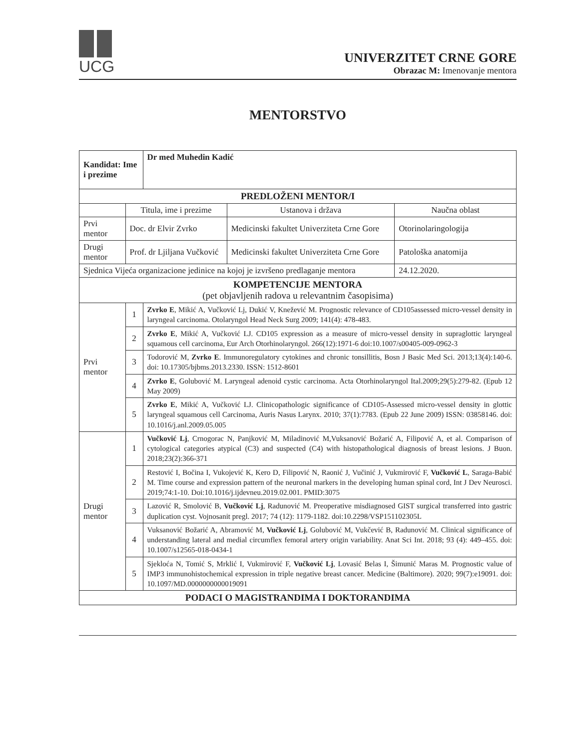UCG
UNIVERZITET CRNE GORE
Obrazac M: Imenovanje mentora
MENTORSTVO
| Kandidat: Ime i prezime | | Dr med Muhedin Kadić | | |
| PREDLOŽENI MENTOR/I | | | | |
| | Titula, ime i prezime | | Ustanova i država | Naučna oblast |
| Prvi mentor | Doc. dr Elvir Zvrko | | Medicinski fakultet Univerziteta Crne Gore | Otorinolaringologija |
| Drugi mentor | Prof. dr Ljiljana Vučković | | Medicinski fakultet Univerziteta Crne Gore | Patološka anatomija |
| Sjednica Vijeća organizacione jedinice na kojoj je izvršeno predlaganje mentora | | | | 24.12.2020. |
| KOMPETENCIJE MENTORA (pet objavljenih radova u relevantnim časopisima) | | | | |
| Prvi mentor | 1 | Zvrko E , Mikić A, Vučković Lj, Dukić V, Knežević M. Prognostic relevance of CD105assessed micro-vessel density in laryngeal carcinoma. Otolaryngol Head Neck Surg 2009; 141(4): 478-483. | | |
| | 2 | Zvrko E , Mikić A, Vučković LJ. CD105 expression as a measure of micro-vessel density in supraglottic laryngeal squamous cell carcinoma, Eur Arch Otorhinolaryngol. 266(12):1971-6 doi:10.1007/s00405-009-0962-3 | | |
| | 3 | Todorović M, Zvrko E . Immunoregulatory cytokines and chronic tonsillitis, Bosn J Basic Med Sci. 2013;13(4):140-6. doi: 10.17305/bjbms.2013.2330. ISSN: 1512-8601 | | |
| | 4 | Zvrko E , Golubović M. Laryngeal adenoid cystic carcinoma. Acta Otorhinolaryngol Ital.2009;29(5):279-82. (Epub 12 May 2009) | | |
| | 5 | Zvrko E , Mikić A, Vučković LJ. Clinicopathologic significance of CD105-Assessed micro-vessel density in glottic laryngeal squamous cell Carcinoma, Auris Nasus Larynx. 2010; 37(1):7783. (Epub 22 June 2009) ISSN: 03858146. doi: 10.1016/j.anl.2009.05.005 | | |
| Drugi mentor | 1 | Vučković Lj , Crnogorac N, Panjković M, Miladinović M,Vuksanović Božarić A, Filipović A, et al. Comparison of cytological categories atypical (C3) and suspected (C4) with histopathological diagnosis of breast lesions. J Buon. 2018;23(2):366-371 | | |
| | 2 | Restović I, Bočina I, Vukojević K, Kero D, Filipović N, Raonić J, Vučinić J, Vukmirović F, Vučković L , Saraga-Babić M. Time course and expression pattern of the neuronal markers in the developing human spinal cord, Int J Dev Neurosci. 2019;74:1-10. Doi:10.1016/j.ijdevneu.2019.02.001. PMID:3075 | | |
| | 3 | Lazović R, Smolović B, Vučković Lj , Radunović M. Preoperative misdiagnosed GIST surgical transferred into gastric duplication cyst. Vojnosanit pregl. 2017; 74 (12): 1179-1182. doi:10.2298/VSP151102305L | | |
| | 4 | Vuksanović Božarić A, Abramović M, Vučković Lj , Golubović M, Vukčević B, Radunović M. Clinical significance of understanding lateral and medial circumflex femoral artery origin variability. Anat Sci Int. 2018; 93 (4): 449–455. doi: 10.1007/s12565-018-0434-1 | | |
| | 5 | Sjekloća N, Tomić S, Mrklić I, Vukmirović F, Vučković Lj , Lovasić Belas I, Šimunić Maras M. Prognostic value of IMP3 immunohistochemical expression in triple negative breast cancer. Medicine (Baltimore). 2020; 99(7):e19091. doi: 10.1097/MD.0000000000019091 | | |
| PODACI O MAGISTRANDIMA I DOKTORANDIMA | | | | |